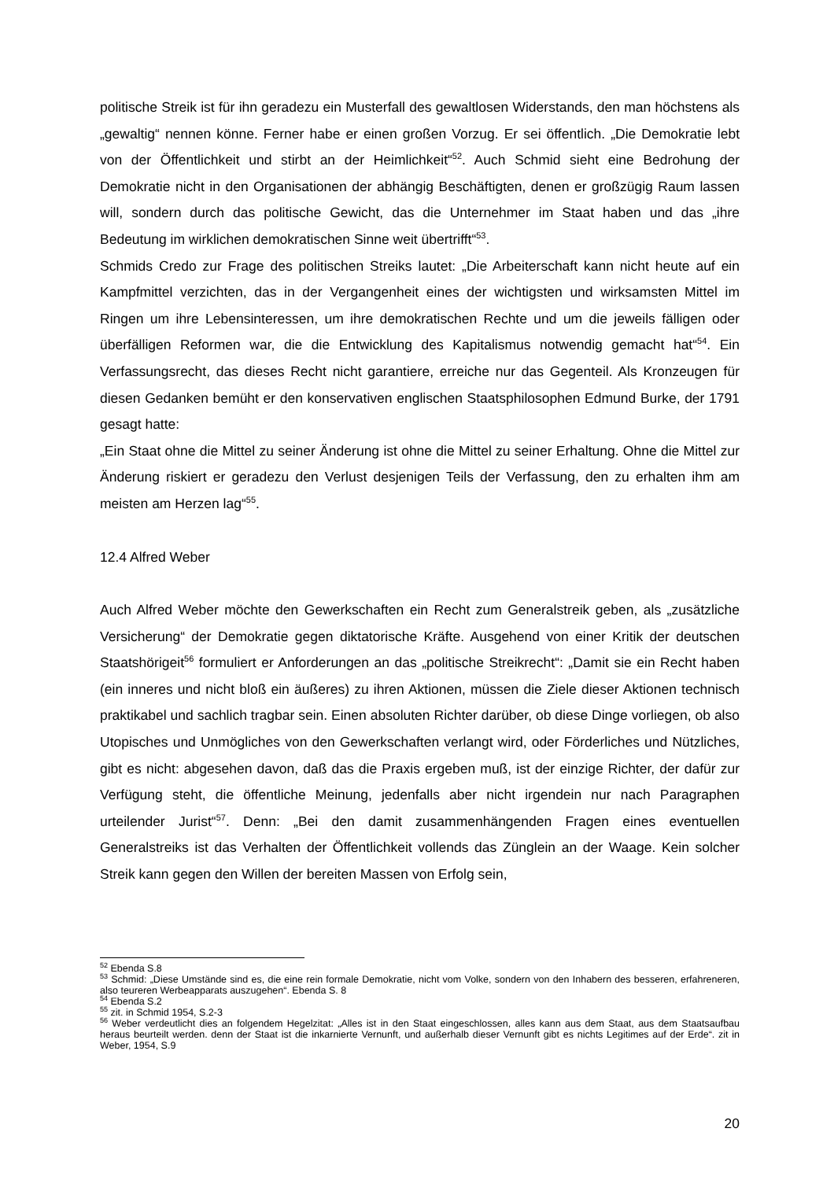politische Streik ist für ihn geradezu ein Musterfall des gewaltlosen Widerstands, den man höchstens als „gewaltig“ nennen könne. Ferner habe er einen großen Vorzug. Er sei öffentlich. „Die Demokratie lebt von der Öffentlichkeit und stirbt an der Heimlichkeit“<sup>52</sup>. Auch Schmid sieht eine Bedrohung der Demokratie nicht in den Organisationen der abhängig Beschäftigten, denen er großzügig Raum lassen will, sondern durch das politische Gewicht, das die Unternehmer im Staat haben und das „ihre Bedeutung im wirklichen demokratischen Sinne weit übertrifft“<sup>53</sup>.
Schmids Credo zur Frage des politischen Streiks lautet: „Die Arbeiterschaft kann nicht heute auf ein Kampfmittel verzichten, das in der Vergangenheit eines der wichtigsten und wirksamsten Mittel im Ringen um ihre Lebensinteressen, um ihre demokratischen Rechte und um die jeweils fälligen oder überfälligen Reformen war, die die Entwicklung des Kapitalismus notwendig gemacht hat“<sup>54</sup>. Ein Verfassungsrecht, das dieses Recht nicht garantiere, erreiche nur das Gegenteil. Als Kronzeugen für diesen Gedanken bemüht er den konservativen englischen Staatsphilosophen Edmund Burke, der 1791 gesagt hatte:
„Ein Staat ohne die Mittel zu seiner Änderung ist ohne die Mittel zu seiner Erhaltung. Ohne die Mittel zur Änderung riskiert er geradezu den Verlust desjenigen Teils der Verfassung, den zu erhalten ihm am meisten am Herzen lag“<sup>55</sup>.
12.4 Alfred Weber
Auch Alfred Weber möchte den Gewerkschaften ein Recht zum Generalstreik geben, als „zusätzliche Versicherung“ der Demokratie gegen diktatorische Kräfte. Ausgehend von einer Kritik der deutschen Staatshörigeit<sup>56</sup> formuliert er Anforderungen an das „politische Streikrecht“: „Damit sie ein Recht haben (ein inneres und nicht bloß ein äußeres) zu ihren Aktionen, müssen die Ziele dieser Aktionen technisch praktikabel und sachlich tragbar sein. Einen absoluten Richter darüber, ob diese Dinge vorliegen, ob also Utopisches und Unmögliches von den Gewerkschaften verlangt wird, oder Förderliches und Nützliches, gibt es nicht: abgesehen davon, daß das die Praxis ergeben muß, ist der einzige Richter, der dafür zur Verfügung steht, die öffentliche Meinung, jedenfalls aber nicht irgendein nur nach Paragraphen urteilender Jurist“<sup>57</sup>. Denn: „Bei den damit zusammenhängenden Fragen eines eventuellen Generalstreiks ist das Verhalten der Öffentlichkeit vollends das Zünglein an der Waage. Kein solcher Streik kann gegen den Willen der bereiten Massen von Erfolg sein,
<sup>52</sup> Ebenda S.8
<sup>53</sup> Schmid: „Diese Umstände sind es, die eine rein formale Demokratie, nicht vom Volke, sondern von den Inhabern des besseren, erfahreneren, also teureren Werbeapparats auszugehen“. Ebenda S. 8
<sup>54</sup> Ebenda S.2
<sup>55</sup> zit. in Schmid 1954, S.2-3
<sup>56</sup> Weber verdeutlicht dies an folgendem Hegelzitat: „Alles ist in den Staat eingeschlossen, alles kann aus dem Staat, aus dem Staatsaufbau heraus beurteilt werden. denn der Staat ist die inkarnierte Vernunft, und außerhalb dieser Vernunft gibt es nichts Legitimes auf der Erde“. zit in Weber, 1954, S.9
20